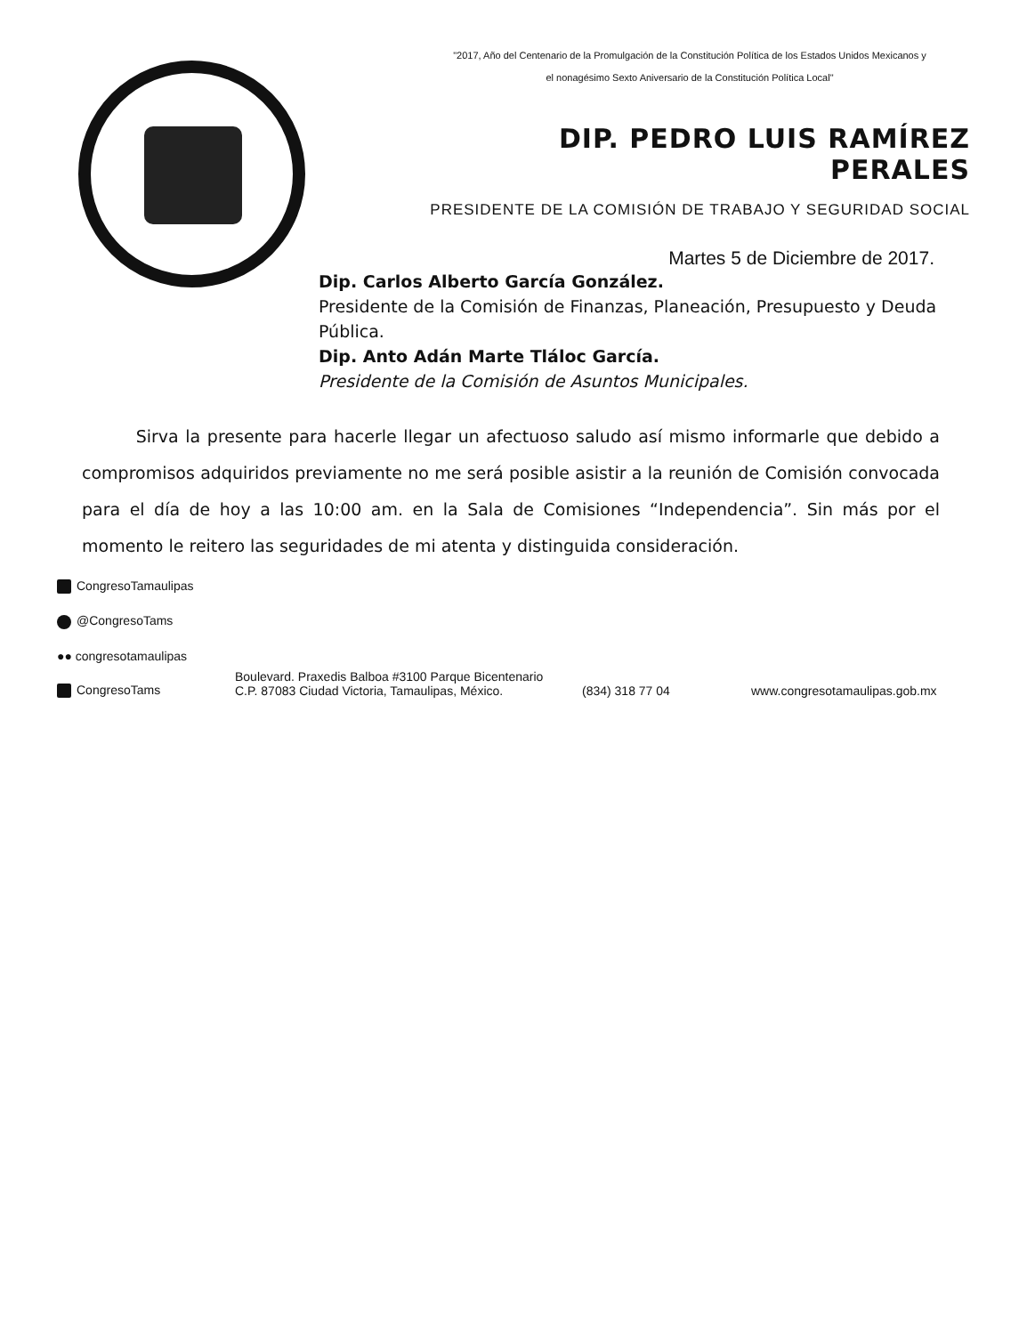"2017, Año del Centenario de la Promulgación de la Constitución Política de los Estados Unidos Mexicanos y
el nonagésimo Sexto Aniversario de la Constitución Política Local"
DIP. PEDRO LUIS RAMÍREZ PERALES
PRESIDENTE DE LA COMISIÓN DE TRABAJO Y SEGURIDAD SOCIAL
Martes 5 de Diciembre de 2017.
Dip. Carlos Alberto García González.
Presidente de la Comisión de Finanzas, Planeación, Presupuesto y Deuda Pública.
Dip. Anto Adán Marte Tláloc García.
Presidente de la Comisión de Asuntos Municipales.
Sirva la presente para hacerle llegar un afectuoso saludo así mismo informarle que debido a compromisos adquiridos previamente no me será posible asistir a la reunión de Comisión convocada para el día de hoy a las 10:00 am. en la Sala de Comisiones “Independencia”. Sin más por el momento le reitero las seguridades de mi atenta y distinguida consideración.
CongresoTamaulipas
@CongresoTams
●● congresotamaulipas
CongresoTams
Boulevard. Praxedis Balboa #3100 Parque Bicentenario
C.P. 87083 Ciudad Victoria, Tamaulipas, México.
(834) 318 77 04
www.congresotamaulipas.gob.mx